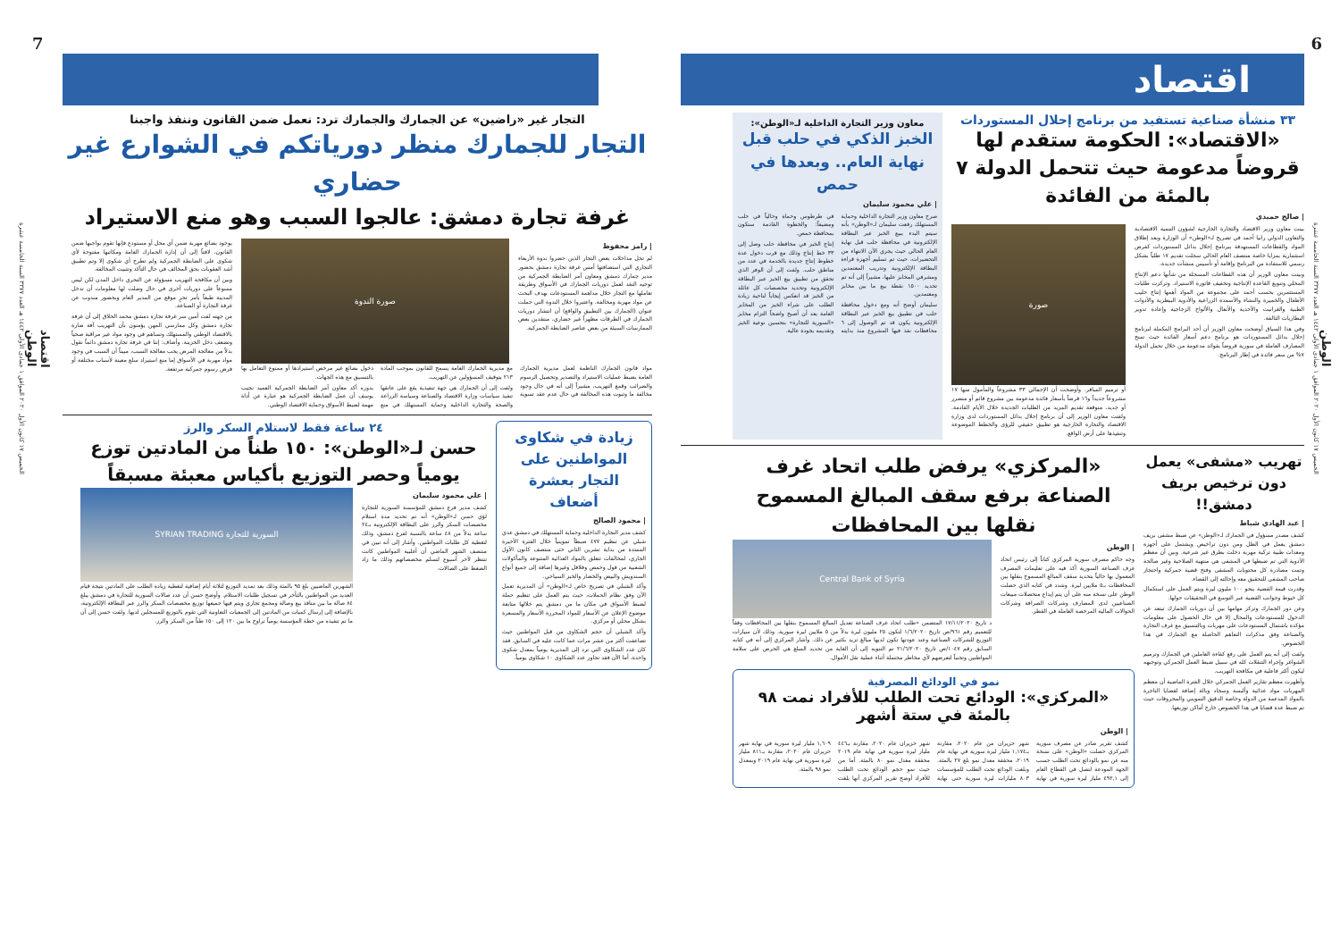6
الوطن
الخميس ١٧ كانون الأول ٢٠٢٠ الموافق ١ جمادى الأولى ١٤٤٢ هـ العدد ٣٣٧٧ السنة الخامسة عشرة
اقتصاد
٣٣ منشأة صناعية تستفيد من برنامج إحلال المستوردات
«الاقتصاد»: الحكومة ستقدم لها قروضاً مدعومة حيث تتحمل الدولة ٧ بالمئة من الفائدة
| صالح حميدي
بينت معاون وزير الاقتصاد والتجارة الخارجية لشؤون التنمية الاقتصادية والتعاون الدولي رانيا أحمد في تصريح لـ«الوطن» أن الوزارة وبعد إطلاق المواد والقطاعات المستهدفة ببرنامج إحلال بدائل المستوردات كفرص استثمارية بمزايا خاصة منتصف العام الحالي سجلت تقديم ١٧ طلباً بشكل رسمي للاستفادة من البرنامج وإقامة أو تأسيس منشآت جديدة.
وبينت معاون الوزير أن هذه القطاعات المسجلة من شأنها دعم الإنتاج المحلي وتنويع القاعدة الإنتاجية وتخفيف فاتورة الاستيراد. وتركزت طلبات المستثمرين بحسب أحمد على مجموعة من المواد أهمها إنتاج حليب الأطفال والخميرة والنشاء والأسمدة الزراعية والأدوية البيطرية والأدوات الطبية والغرانيت والأحذية والأنعال والألواح الزجاجية وإعادة تدوير البطاريات التالفة.
وفي هذا السياق أوضحت معاون الوزير أن أحد البرامج المكملة لبرنامج إحلال بدائل المستوردات هو برنامج دعم أسعار الفائدة حيث تمنح المصارف العاملة في سورية قروضاً بفوائد مدعومة من خلال تحمل الدولة ٧% من سعر فائدة في إطار البرنامج.
صورة
أو ترميم المباقر. وأوضحت أن الإجمالي ٣٣ مشروعاً والمأمول منها ١٧ مشروعاً جديداً و١٦ قرضاً بأسعار فائدة مدعومة بين مشروع قائم أو متضرر أو جديد، متوقعة تقديم المزيد من الطلبات الجديدة خلال الأيام القادمة. ولفتت معاون الوزير إلى أن برنامج إحلال بدائل المستوردات لدى وزارة الاقتصاد والتجارة الخارجية هو تطبيق حقيقي للرؤى والخطط الموضوعة وتنفيذها على أرض الواقع.
معاون وزير التجارة الداخلية لـ«الوطن»:
الخبز الذكي في حلب قبل نهاية العام.. وبعدها في حمص
| علي محمود سليمان
صرح معاون وزير التجارة الداخلية وحماية المستهلك رفعت سليمان لـ«الوطن» بأنه سيتم البدء ببيع الخبز عبر البطاقة الإلكترونية في محافظة حلب قبل نهاية العام الحالي حيث يجري الآن الانتهاء من التحضيرات، حيث تم تسليم أجهزة قراءة البطاقة الإلكترونية وتدريب المعتمدين ومشرفي المخابز عليها، مشيراً إلى أنه تم تحديد ١٥٠٠ نقطة بيع ما بين مخابز ومعتمدين.
سليمان أوضح أنه ومع دخول محافظة حلب في تطبيق بيع الخبز عبر البطاقة الإلكترونية يكون قد تم الوصول إلى ٦ محافظات نفذ فيها المشروع منذ بدايته في طرطوس وحماة وحالياً في حلب ومضيفاً: والخطوة القادمة ستكون بمحافظة حمص.
إنتاج الخبز في محافظة حلب وصل إلى ٣٣ خط إنتاج وذلك مع قرب دخول عدة خطوط إنتاج جديدة بالخدمة في عدد من مناطق حلب. ولفت إلى أن الوفر الذي تحقق من تطبيق بيع الخبز عبر البطاقة الإلكترونية وتحديد مخصصات كل عائلة من الخبز قد انعكس إيجاباً لناحية زيادة الطلب على شراء الخبز من المخابز العامة بعد أن أصبح واضحاً التزام مخابز «السورية للتجارة» بتحسين نوعية الخبز وتقديمه بجودة عالية.
تهريب «مشفى» يعمل دون ترخيص بريف دمشق!!
| عبد الهادي شباط
كشف مصدر مسؤول في الجمارك لـ«الوطن» عن ضبط مشفى بريف دمشق يعمل في الظل ومن دون تراخيص ويشتمل على أجهزة ومعدات طبية تركية مهربة دخلت بطرق غير شرعية. وبين أن معظم الأدوية التي تم ضبطها في المشفى هي منتهية الصلاحية وغير صالحة وتمت مصادرة كل محتويات المشفى وفتح قضية جمركية واحتجاز صاحب المشفى للتحقيق معه وإحالته إلى القضاء.
وقدرت قيمة القضية بنحو ١٠٠ مليون ليرة ويتم العمل على استكمال كل خيوط وجوانب القضية عبر التوسع في التحقيقات حولها.
وعن دور الجمارك وتركز مهامها بين أن دوريات الجمارك تبتعد عن الدخول للمستودعات والمحال إلا في حال الحصول على معلومات مؤكدة باشتمال المستودعات على مهربات وبالتنسيق مع غرف التجارة والصناعة وفق مذكرات التفاهم الحاصلة مع الجمارك في هذا الخصوص.
ولفت إلى أنه يتم العمل على رفع كفاءة العاملين في الجمارك وترميم الشواغر وإجراء التنقلات كله في سبيل ضبط العمل الجمركي وتوجيهه ليكون أكثر فاعلية في مكافحة التهريب.
وأظهرت معظم تقارير العمل الجمركي خلال الفترة الماضية أن معظم المهربات مواد غذائية وألبسة وسجاد وبالة إضافة لقضايا التاجرة بالمواد المدعمة من الدولة وخاصة الدقيق التمويني والمحروقات حيث تم ضبط عدة قضايا في هذا الخصوص خارج أماكن توزيعها.
«المركزي» يرفض طلب اتحاد غرف الصناعة برفع سقف المبالغ المسموح نقلها بين المحافظات
| الوطن
وجه حاكم مصرف سورية المركزي كتاباً إلى رئيس اتحاد غرف الصناعة السورية أكد فيه على تعليمات المصرف المعمول بها حالياً بتحديد سقف المبالغ المسموح بنقلها بين المحافظات بـ٥ ملايين ليرة. وشدد في كتابه الذي حصلت الوطن على نسخة منه على أن يتم إيداع متحصلات مبيعات الصناعيين لدى المصارف وشركات الصرافة وشركات الحوالات المالية المرخصة العاملة في القطر.
Central Bank of Syria
د تاريخ ١٧/١١/٢٠٢٠ المتضمن «طلب اتحاد غرف الصناعة تعديل المبالغ المسموح بنقلها بين المحافظات وفقاً للتعميم رقم ٩٦١/ص تاريخ ١/٦/٢٠٢٠ لتكون ٢٥ مليون ليرة بدلاً من ٥ ملايين ليرة سورية. وذلك لأن سيارات التوزيع للشركات الصناعية وعند عودتها تكون لديها مبالغ تزيد بكثير عن ذلك. وأشار المركزي إلى أنه في كتابه السابق رقم ١٠٤٧/ص تاريخ ٢١/٦/٢٠٢٠ تم التنويه إلى أن الغاية من تحديد المبلغ هي الحرص على سلامة المواطنين وتجنباً لتعرضهم لأي مخاطر محتملة أثناء عملية نقل الأموال.
نمو في الودائع المصرفية
«المركزي»: الودائع تحت الطلب للأفراد نمت ٩٨ بالمئة في ستة أشهر
| الوطن
كشف تقرير صادر عن مصرف سورية المركزي حصلت «الوطن» على نسخة منه عن نمو بالودائع تحت الطلب حسب الجهة المودعة لتصل في القطاع العام إلى ٤٩٢,١ مليار ليرة سورية في نهاية شهر حزيران من عام ٢٠٢٠، مقارنة بـ١,١٧٤ مليار ليرة سورية في نهاية عام ٢٠١٩، محققة معدل نمو بلغ ٢٧ بالمئة. وبلغت الودائع تحت الطلب للمؤسسات ٨٠٣ مليارات ليرة سورية حتى نهاية شهر حزيران عام ٢٠٢٠، مقارنة بـ٤٤٦ مليار ليرة سورية في نهاية عام ٢٠١٩ محققة معدل نمو ٨٠ بالمئة. أما من حيث نمو حجم الودائع تحت الطلب للأفراد أوضح تقرير المركزي أنها بلغت ١,٦٠٩ مليار ليرة سورية في نهاية شهر حزيران عام ٢٠٢٠، مقارنة بـ٨١١ مليار ليرة سورية في نهاية عام ٢٠١٩ وبمعدل نمو ٩٨ بالمئة.
7
اقتصاد
الوطن
الخميس ١٧ كانون الأول ٢٠٢٠ الموافق ١ جمادى الأولى ١٤٤٢ هـ العدد ٣٣٧٧ السنة الخامسة عشرة
التجار غير «راضين» عن الجمارك والجمارك ترد: نعمل ضمن القانون وننفذ واجبنا
التجار للجمارك منظر دورياتكم في الشوارع غير حضاري
غرفة تجارة دمشق: عالجوا السبب وهو منع الاستيراد
| رامز محفوظ
لم تخل مداخلات بعض التجار الذين حضروا ندوة الأربعاء التجاري التي استضافتها أمس غرفة تجارة دمشق بحضور مدير جمارك دمشق ومعاون آمر الضابطة الجمركية من توجيه النقد لعمل دوريات الجمارك في الأسواق وطريقة تعاملها مع التجار خلال مداهمة المستودعات بهدف البحث عن مواد مهربة ومخالفة. واعتبروا خلال الندوة التي حملت عنوان (الجمارك بين التطبيق والواقع) أن انتشار دوريات الجمارك في الطرقات مظهراً غير حضاري، منتقدين بعض الممارسات السيئة من بعض عناصر الضابطة الجمركية.
صورة الندوة
مواد قانون الجمارك الناظمة لعمل مديرية الجمارك العامة بضبط عمليات الاستيراد والتصدير وتحصيل الرسوم والضرائب وقمع التهريب، مشيراً إلى أنه في حال وجود مخالفة ما وثبوت هذه المخالفة في حال عدم عقد تسوية مع مديرية الجمارك العامة يسمح للقانون بموجب المادة ٢١٣ بتوقيف المسؤولين عن التهريب.
ولفت إلى أن الجمارك هي جهة تنفيذية يقع على عاتقها تنفيذ سياسات وزارة الاقتصاد والصناعة وسياسة الزراعة والصحة والتجارة الداخلية وحماية المستهلك في منع دخول بضائع غير مرخص استيرادها أو ممنوع التعامل بها بالتنسيق مع هذه الجهات.
بدوره أكد معاون آمر الضابطة الجمركية العميد نجيب يوسف أن عمل الضابطة الجمركية هو عبارة عن أداة مهمة لضبط الأسواق وحماية الاقتصاد الوطني.
بوجود بضائع مهربة ضمن أي محل أو مستودع فإنها تقوم بواجبها ضمن القانون، لافتاً إلى أن إدارة الجمارك العامة ومكاتبها مفتوحة لأي شكوى على الضابطة الجمركية ولم تطرح أي شكوى إلا وتم تطبيق أشد العقوبات بحق المخالف في حال التأكد وتثبيت المخالفة.
وبين أن مكافحة التهريب مسؤولة عن التحري داخل المدن لكن ليس ممنوعاً على دوريات أخرى في حال وصلت لها معلومات أن تدخل المدينة طبعاً بأمر تحرٍ موقع من المدير العام وبحضور مندوب عن غرفة التجارة أو الصناعة.
من جهته لفت أمين سر غرفة تجارة دمشق محمد الحلاق إلى أن غرفة تجارة دمشق وكل ممارسي المهن يؤمنون بأن التهريب آفة ضارة بالاقتصاد الوطني والمستهلك وتساهم في وجود مواد غير مراقبة صحياً وتضعف دخل الخزينة. وأضاف: إننا في غرفة تجارة دمشق دائماً نقول بدلاً من معالجة المرض يجب معالجة السبب، مبيناً أن السبب في وجود مواد مهربة في الأسواق إما منع استيراد سلع معينة لأسباب مختلفة أو فرض رسوم جمركية مرتفعة.
زيادة في شكاوى المواطنين على التجار بعشرة أضعاف
| محمود الصالح
كشف مدير التجارة الداخلية وحماية المستهلك في دمشق عدي شبلي عن تنظيم ٤٧٧ ضبطاً تموينياً خلال الفترة الأخيرة الممتدة من بداية تشرين الثاني حتى منتصف كانون الأول الجاري، لمخالفات تتعلق بالمواد الغذائية المتنوعة والمأكولات الشعبية من فول وحمص وفلافل وغيرها إضافة إلى جميع أنواع السندويش والبيض والخضار والخبز السياحي.
وأكد الشبلي في تصريح خاص لـ«الوطن» أن المديرية تعمل الآن وفق نظام الحملات، حيث يتم العمل على تنظيم حملة لضبط الأسواق في مكان ما من دمشق يتم خلالها متابعة موضوع الإعلان عن الأسعار للمواد المحررة الأسعار والمسعرة بشكل محلي أو مركزي.
وأكد الشبلي أن حجم الشكاوى من قبل المواطنين حيث تضاعفت أكثر من عشر مرات عما كانت عليه في السابق، فقد كان عدد الشكاوى التي ترد إلى المديرية يومياً بمعدل شكوى واحدة، أما الآن فقد تجاوز عدد الشكاوى ١٠ شكاوى يومياً.
٢٤ ساعة فقط لاستلام السكر والرز
حسن لـ«الوطن»: ١٥٠ طناً من المادتين توزع يومياً وحصر التوزيع بأكياس معبئة مسبقاً
| علي محمود سليمان
كشف مدير فرع دمشق للمؤسسة السورية للتجارة لؤي حسن لـ«الوطن» أنه تم تحديد مدة استلام مخصصات السكر والرز على البطاقة الإلكترونية بـ٢٤ ساعة بدلاً من ٤٨ ساعة بالنسبة لفرع دمشق، وذلك لتغطية كل طلبات المواطنين. وأشار إلى أنه تبين في منتصف الشهر الماضي أن أغلبية المواطنين كانت تنتظر لآخر أسبوع لتسلم مخصصاتهم وذلك ما زاد الضغط على الصالات.
السورية للتجارة SYRIAN TRADING
الشهرين الماضيين بلغ ٩٥ بالمئة وذلك بعد تمديد التوزيع لثلاثة أيام إضافية لتغطية زيادة الطلب على المادتين نتيجة قيام العديد من المواطنين بالتأخر في تسجيل طلبات الاستلام. وأوضح حسن أن عدد صالات السورية للتجارة في دمشق يبلغ ٨٤ صالة ما بين منافذ بيع وصالة ومجمع تجاري ويتم فيها جميعها توزيع مخصصات السكر والرز عبر البطاقة الإلكترونية، بالإضافة إلى إرسال كميات من المادتين إلى الجمعيات التعاونية التي تقوم بالتوزيع للمسجلين لديها. ولفت حسن إلى أن ما تم تنفيذه من خطة المؤسسة يومياً تراوح ما بين ١٢٠ إلى ١٥٠ طناً من السكر والرز.